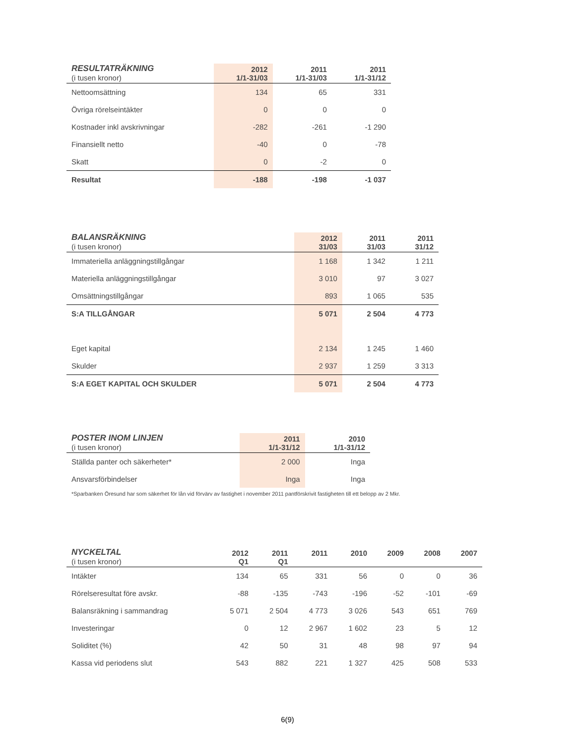| RESULTATRÄKNING (i tusen kronor) | 2012 1/1-31/03 | 2011 1/1-31/03 | 2011 1/1-31/12 |
| --- | --- | --- | --- |
| Nettoomsättning | 134 | 65 | 331 |
| Övriga rörelseintäkter | 0 | 0 | 0 |
| Kostnader inkl avskrivningar | -282 | -261 | -1 290 |
| Finansiellt netto | -40 | 0 | -78 |
| Skatt | 0 | -2 | 0 |
| Resultat | -188 | -198 | -1 037 |
| BALANSRÄKNING (i tusen kronor) | 2012 31/03 | 2011 31/03 | 2011 31/12 |
| --- | --- | --- | --- |
| Immateriella anläggningstillgångar | 1 168 | 1 342 | 1 211 |
| Materiella anläggningstillgångar | 3 010 | 97 | 3 027 |
| Omsättningstillgångar | 893 | 1 065 | 535 |
| S:A TILLGÅNGAR | 5 071 | 2 504 | 4 773 |
| Eget kapital | 2 134 | 1 245 | 1 460 |
| Skulder | 2 937 | 1 259 | 3 313 |
| S:A EGET KAPITAL OCH SKULDER | 5 071 | 2 504 | 4 773 |
| POSTER INOM LINJEN (i tusen kronor) | 2011 1/1-31/12 | 2010 1/1-31/12 |
| --- | --- | --- |
| Ställda panter och säkerheter* | 2 000 | Inga |
| Ansvarsförbindelser | Inga | Inga |
*Sparbanken Öresund har som säkerhet för lån vid förvärv av fastighet i november 2011 pantförskrivit fastigheten till ett belopp av 2 Mkr.
| NYCKELTAL (i tusen kronor) | 2012 Q1 | 2011 Q1 | 2011 | 2010 | 2009 | 2008 | 2007 |
| --- | --- | --- | --- | --- | --- | --- | --- |
| Intäkter | 134 | 65 | 331 | 56 | 0 | 0 | 36 |
| Rörelseresultat före avskr. | -88 | -135 | -743 | -196 | -52 | -101 | -69 |
| Balansräkning i sammandrag | 5 071 | 2 504 | 4 773 | 3 026 | 543 | 651 | 769 |
| Investeringar | 0 | 12 | 2 967 | 1 602 | 23 | 5 | 12 |
| Soliditet (%) | 42 | 50 | 31 | 48 | 98 | 97 | 94 |
| Kassa vid periodens slut | 543 | 882 | 221 | 1 327 | 425 | 508 | 533 |
6(9)